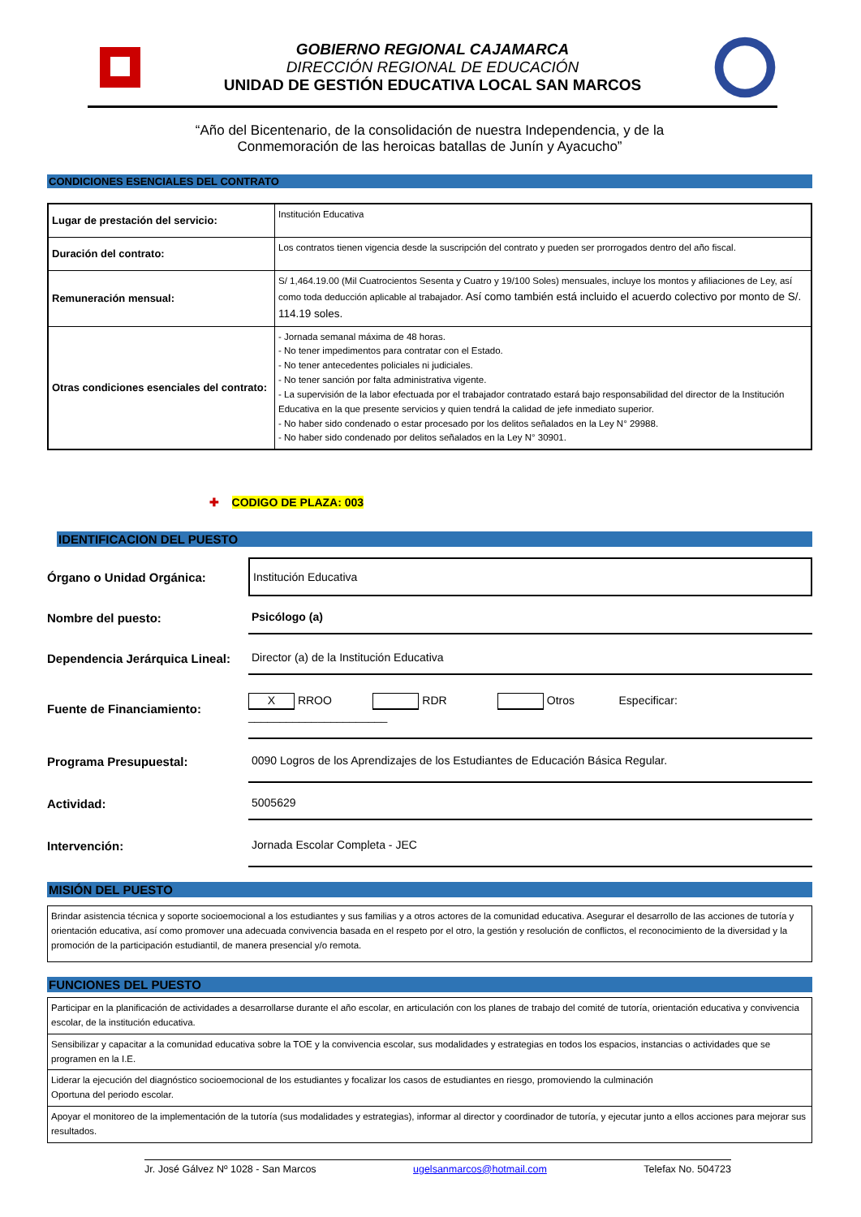GOBIERNO REGIONAL CAJAMARCA
DIRECCIÓN REGIONAL DE EDUCACIÓN
UNIDAD DE GESTIÓN EDUCATIVA LOCAL SAN MARCOS
“Año del Bicentenario, de la consolidación de nuestra Independencia, y de la
Conmemoración de las heroicas batallas de Junín y Ayacucho”
CONDICIONES ESENCIALES DEL CONTRATO
| Lugar de prestación del servicio: | Institución Educativa |
| Duración del contrato: | Los contratos tienen vigencia desde la suscripción del contrato y pueden ser prorrogados dentro del año fiscal. |
| Remuneración mensual: | S/ 1,464.19.00 (Mil Cuatrocientos Sesenta y Cuatro y 19/100 Soles) mensuales, incluye los montos y afiliaciones de Ley, así como toda deducción aplicable al trabajador. Así como también está incluido el acuerdo colectivo por monto de S/. 114.19 soles. |
| Otras condiciones esenciales del contrato: | - Jornada semanal máxima de 48 horas. - No tener impedimentos para contratar con el Estado. - No tener antecedentes policiales ni judiciales. - No tener sanción por falta administrativa vigente. - La supervisión de la labor efectuada por el trabajador contratado estará bajo responsabilidad del director de la Institución Educativa en la que presente servicios y quien tendrá la calidad de jefe inmediato superior. - No haber sido condenado o estar procesado por los delitos señalados en la Ley N° 29988. - No haber sido condenado por delitos señalados en la Ley N° 30901. |
✚ CODIGO DE PLAZA: 003
IDENTIFICACION DEL PUESTO
Órgano o Unidad Orgánica:
Institución Educativa
Nombre del puesto:
Psicólogo (a)
Dependencia Jerárquica Lineal:
Director (a) de la Institución Educativa
Fuente de Financiamiento:
X RROO RDR Otros Especificar: ______________________
Programa Presupuestal:
0090 Logros de los Aprendizajes de los Estudiantes de Educación Básica Regular.
Actividad:
5005629
Intervención:
Jornada Escolar Completa - JEC
MISIÓN DEL PUESTO
| Brindar asistencia técnica y soporte socioemocional a los estudiantes y sus familias y a otros actores de la comunidad educativa. Asegurar el desarrollo de las acciones de tutoría y orientación educativa, así como promover una adecuada convivencia basada en el respeto por el otro, la gestión y resolución de conflictos, el reconocimiento de la diversidad y la promoción de la participación estudiantil, de manera presencial y/o remota. |
FUNCIONES DEL PUESTO
| Participar en la planificación de actividades a desarrollarse durante el año escolar, en articulación con los planes de trabajo del comité de tutoría, orientación educativa y convivencia escolar, de la institución educativa. |
| Sensibilizar y capacitar a la comunidad educativa sobre la TOE y la convivencia escolar, sus modalidades y estrategias en todos los espacios, instancias o actividades que se programen en la I.E. |
| Liderar la ejecución del diagnóstico socioemocional de los estudiantes y focalizar los casos de estudiantes en riesgo, promoviendo la culminación Oportuna del periodo escolar. |
| Apoyar el monitoreo de la implementación de la tutoría (sus modalidades y estrategias), informar al director y coordinador de tutoría, y ejecutar junto a ellos acciones para mejorar sus resultados. |
Jr. José Gálvez Nº 1028 - San Marcos ugelsanmarcos@hotmail.com Telefax No. 504723